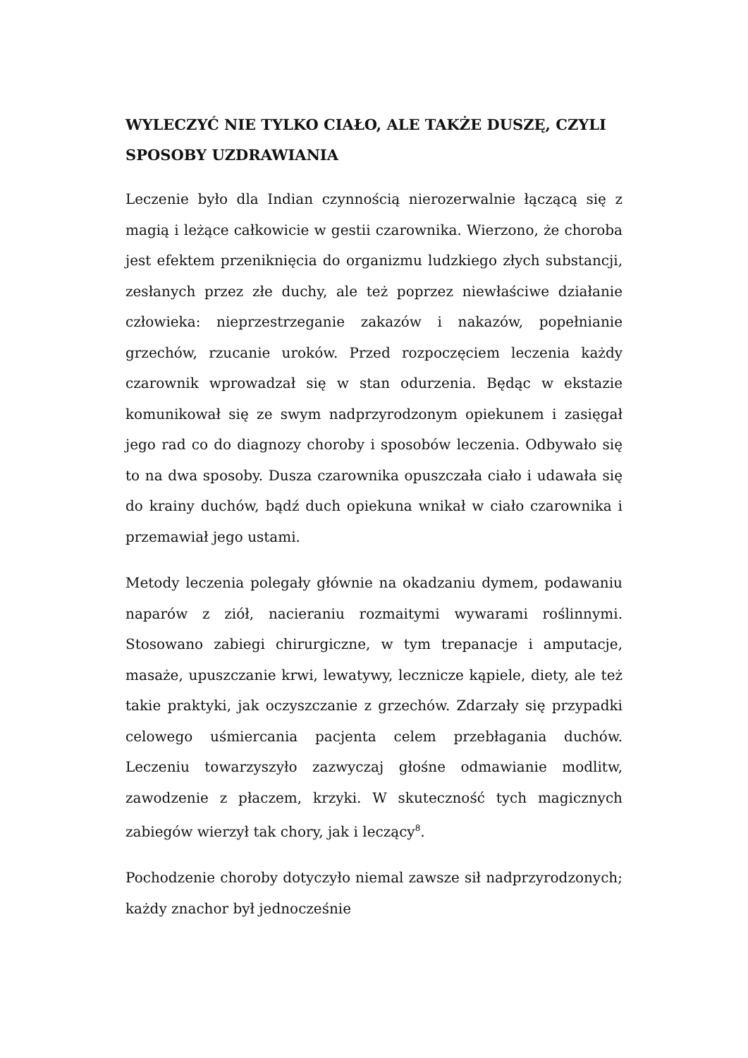WYLECZYĆ NIE TYLKO CIAŁO, ALE TAKŻE DUSZĘ, CZYLI SPOSOBY UZDRAWIANIA
Leczenie było dla Indian czynnością nierozerwalnie łączącą się z magią i leżące całkowicie w gestii czarownika. Wierzono, że choroba jest efektem przeniknięcia do organizmu ludzkiego złych substancji, zesłanych przez złe duchy, ale też poprzez niewłaściwe działanie człowieka: nieprzestrzeganie zakazów i nakazów, popełnianie grzechów, rzucanie uroków. Przed rozpoczęciem leczenia każdy czarownik wprowadzał się w stan odurzenia. Będąc w ekstazie komunikował się ze swym nadprzyrodzonym opiekunem i zasięgał jego rad co do diagnozy choroby i sposobów leczenia. Odbywało się to na dwa sposoby. Dusza czarownika opuszczała ciało i udawała się do krainy duchów, bądź duch opiekuna wnikał w ciało czarownika i przemawiał jego ustami.
Metody leczenia polegały głównie na okadzaniu dymem, podawaniu naparów z ziół, nacieraniu rozmaitymi wywarami roślinnymi. Stosowano zabiegi chirurgiczne, w tym trepanacje i amputacje, masaże, upuszczanie krwi, lewatywy, lecznicze kąpiele, diety, ale też takie praktyki, jak oczyszczanie z grzechów. Zdarzały się przypadki celowego uśmiercania pacjenta celem przebłagania duchów. Leczeniu towarzyszyło zazwyczaj głośne odmawianie modlitw, zawodzenie z płaczem, krzyki. W skuteczność tych magicznych zabiegów wierzył tak chory, jak i leczący<sup>8</sup>.
Pochodzenie choroby dotyczyło niemal zawsze sił nadprzyrodzonych; każdy znachor był jednocześnie